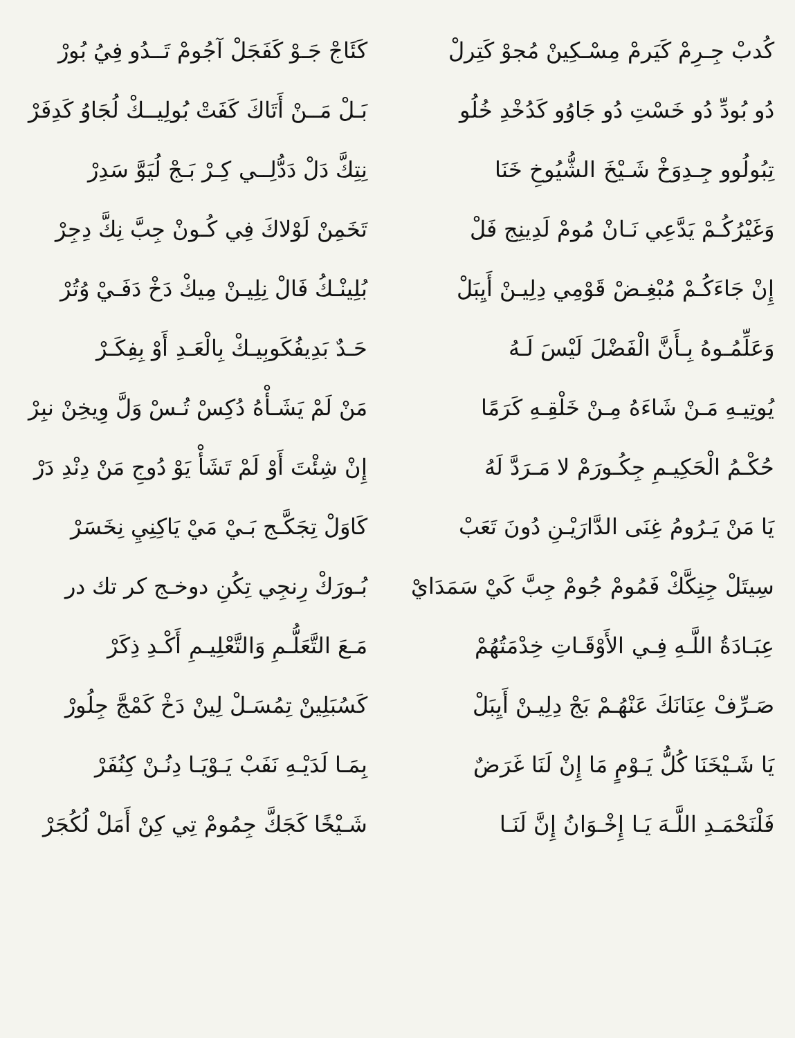كُدبْ جِـرِمْ كَيَرمْ مِسْـكِينْ مُجوْ كَتِرلْ
كَئَاجْ جَـوْ كَفَجَلْ آجُومْ تَــدُو فِيُ بُورْ
دُو بُودِّ دُو خَسْتِ دُو جَاوُو كَدُخْدِ خُلُو
بَـلْ مَــنْ أَتَاكَ كَفَتْ بُولِيــكْ لُجَاوُ كَدِفَرْ
تِبُولُوو جِـدِوَخْ شَـيْخَ الشُّيُوخِ خَنَا
نِتِكَّ دَلْ دَدُّلِــي كِـرْ بَـجْ لُيَوَّ سَدِرْ
وَغَيْرُكُـمْ يَدَّعِي نَـانْ مُومْ لَدِينِج فَلْ
تَخَمِنْ لَوْلاكَ فِي كُـونْ جِبَّ نِكَّ دِجِرْ
إِنْ جَاءَكُـمْ مُبْغِـضْ قَوْمِي دِلِيـنْ أَيِبَلْ
بُلِينْـكُ فَالْ نِلِيـنْ مِيكْ دَخْ دَفَـيْ وُتُرْ
وَعَلِّمُـوهُ بِـأَنَّ الْفَضْلَ لَيْسَ لَـهُ
حَـدٌ بَدِيفُكَوبِيـكْ بِالْعَـدِ أَوْ بِفِكَـرْ
يُوتِيـهِ مَـنْ شَاءَهُ مِـنْ خَلْقِـهِ كَرَمًا
مَنْ لَمْ يَشَـأْهُ دُكِسْ تُـسْ وَلَّ وِيخِنْ نبِرْ
حُكْـمُ الْحَكِيـمِ جِكُـورَمْ لا مَـرَدَّ لَهُ
إِنْ شِئْتَ أَوْ لَمْ تَشَأْ يَوْ دُوجِ مَنْ دِنْدِ دَرْ
يَا مَنْ يَـرُومُ غِنَى الدَّارَيْـنِ دُونَ تَعَبْ
كَاوَلْ تِجَكَّـج بَـيْ مَيْ يَاكِنِيِ نِخَسَرْ
سِيتَلْ جِنِكَّكْ فَمُومْ جُومْ جِبَّ كَيْ سَمَدَايْ
بُـورَكْ رِنجِي تِكُنِ دوخـج كر تك در
عِبَـادَةُ اللَّـهِ فِـي الأَوْقَـاتِ خِدْمَتُهُمْ
مَـعَ التَّعَلُّـمِ وَالتَّعْلِيـمِ أَكْـدِ ذِكَرْ
صَـرِّفْ عِنَانَكَ عَنْهُـمْ بَجْ دِلِيـنْ أَيِبَلْ
كَسُبَلِينْ تِمُسَـلْ لِينْ دَخْ كَمْجَّ جِلُورْ
يَا شَـيْخَنَا كُلُّ يَـوْمٍ مَا إِنْ لَنَا غَرَضٌ
بِمَـا لَدَيْـهِ نَفَبْ يَـوْيَـا دِنُـنْ كِنُفَرْ
فَلْنَحْمَـدِ اللَّـهَ يَـا إِخْـوَانُ إِنَّ لَنَـا
شَـيْخًا كَجَكَّ جِمُومْ تِي كِنْ أَمَلْ لُكُجَرْ